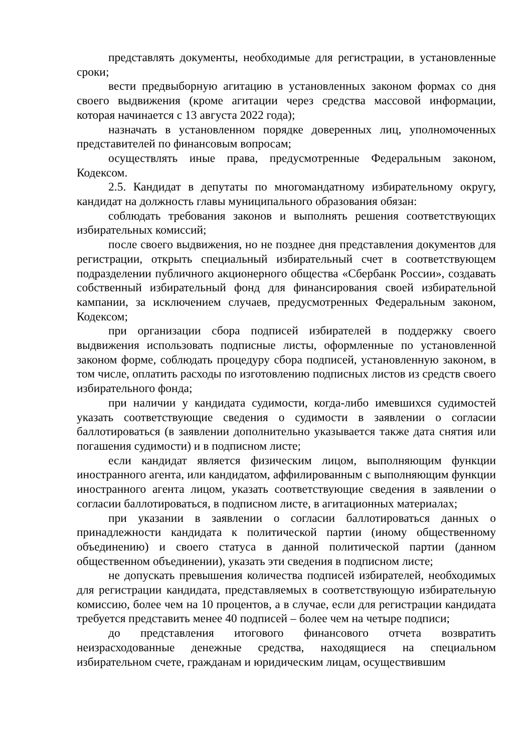представлять документы, необходимые для регистрации, в установленные сроки;
вести предвыборную агитацию в установленных законом формах со дня своего выдвижения (кроме агитации через средства массовой информации, которая начинается с 13 августа 2022 года);
назначать в установленном порядке доверенных лиц, уполномоченных представителей по финансовым вопросам;
осуществлять иные права, предусмотренные Федеральным законом, Кодексом.
2.5. Кандидат в депутаты по многомандатному избирательному округу, кандидат на должность главы муниципального образования обязан:
соблюдать требования законов и выполнять решения соответствующих избирательных комиссий;
после своего выдвижения, но не позднее дня представления документов для регистрации, открыть специальный избирательный счет в соответствующем подразделении публичного акционерного общества «Сбербанк России», создавать собственный избирательный фонд для финансирования своей избирательной кампании, за исключением случаев, предусмотренных Федеральным законом, Кодексом;
при организации сбора подписей избирателей в поддержку своего выдвижения использовать подписные листы, оформленные по установленной законом форме, соблюдать процедуру сбора подписей, установленную законом, в том числе, оплатить расходы по изготовлению подписных листов из средств своего избирательного фонда;
при наличии у кандидата судимости, когда-либо имевшихся судимостей указать соответствующие сведения о судимости в заявлении о согласии баллотироваться (в заявлении дополнительно указывается также дата снятия или погашения судимости) и в подписном листе;
если кандидат является физическим лицом, выполняющим функции иностранного агента, или кандидатом, аффилированным с выполняющим функции иностранного агента лицом, указать соответствующие сведения в заявлении о согласии баллотироваться, в подписном листе, в агитационных материалах;
при указании в заявлении о согласии баллотироваться данных о принадлежности кандидата к политической партии (иному общественному объединению) и своего статуса в данной политической партии (данном общественном объединении), указать эти сведения в подписном листе;
не допускать превышения количества подписей избирателей, необходимых для регистрации кандидата, представляемых в соответствующую избирательную комиссию, более чем на 10 процентов, а в случае, если для регистрации кандидата требуется представить менее 40 подписей – более чем на четыре подписи;
до представления итогового финансового отчета возвратить неизрасходованные денежные средства, находящиеся на специальном избирательном счете, гражданам и юридическим лицам, осуществившим